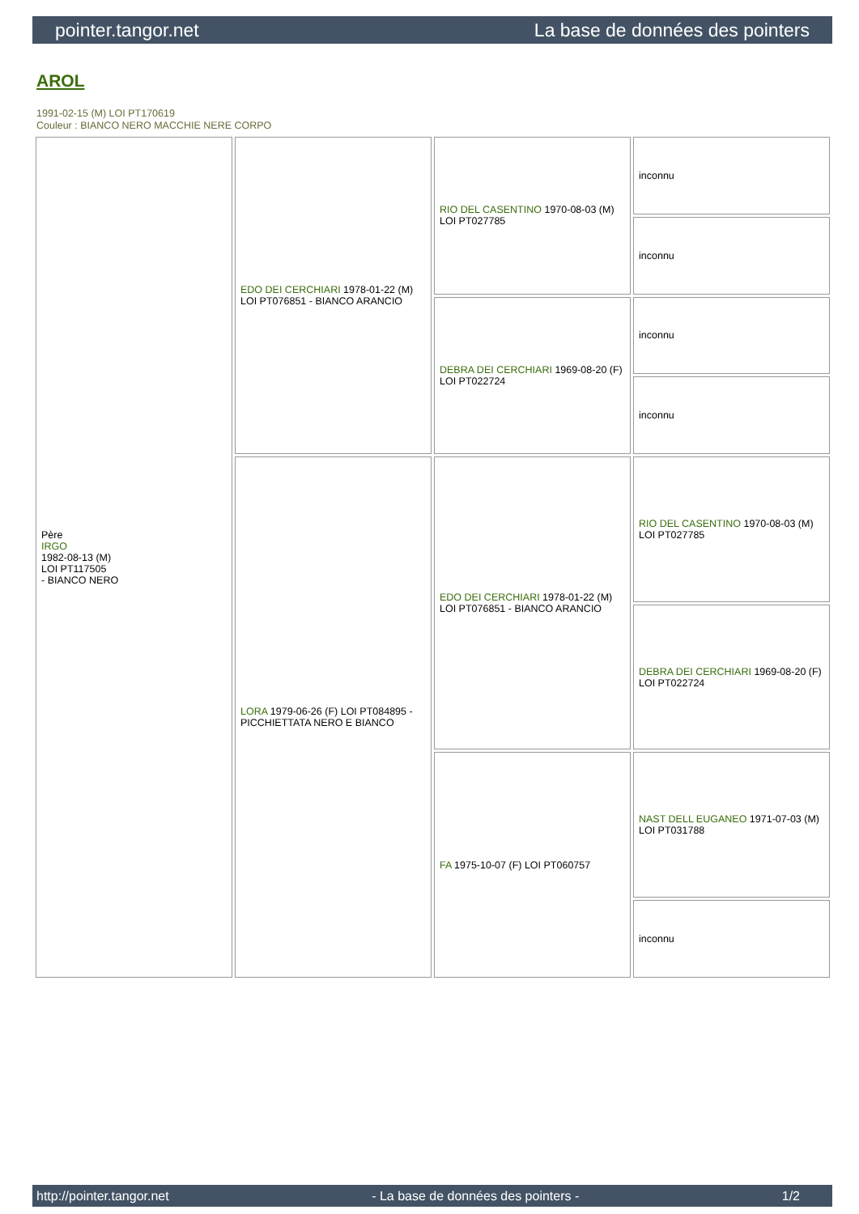pointer.tangor.net La base de données des pointers
AROL
1991-02-15 (M) LOI PT170619
Couleur : BIANCO NERO MACCHIE NERE CORPO
| Père IRGO 1982-08-13 (M) LOI PT117505 - BIANCO NERO | EDO DEI CERCHIARI 1978-01-22 (M) LOI PT076851 - BIANCO ARANCIO | RIO DEL CASENTINO 1970-08-03 (M) LOI PT027785 | inconnu |
| | | | inconnu |
| | | DEBRA DEI CERCHIARI 1969-08-20 (F) LOI PT022724 | inconnu |
| | | | inconnu |
| | LORA 1979-06-26 (F) LOI PT084895 - PICCHIETTATA NERO E BIANCO | EDO DEI CERCHIARI 1978-01-22 (M) LOI PT076851 - BIANCO ARANCIO | RIO DEL CASENTINO 1970-08-03 (M) LOI PT027785 |
| | | | DEBRA DEI CERCHIARI 1969-08-20 (F) LOI PT022724 |
| | | FA 1975-10-07 (F) LOI PT060757 | NAST DELL EUGANEO 1971-07-03 (M) LOI PT031788 |
| | | | inconnu |
http://pointer.tangor.net - La base de données des pointers - 1/2